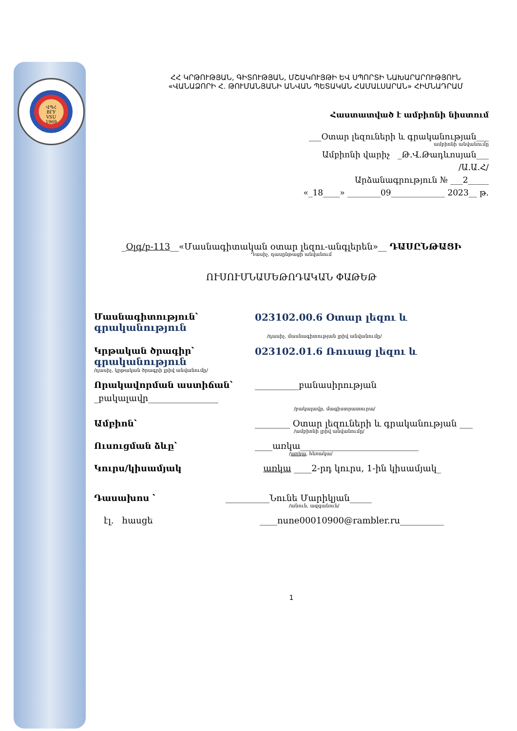ՎՊՀ
ВГУ
VSU
1969
ՀՀ ԿՐԹՈՒԹՅԱՆ, ԳԻՏՈՒԹՅԱՆ, ՄՇԱԿՈՒՅԹԻ ԵՎ ՍՊՈՐՏԻ ՆԱԽԱՐԱՐՈՒԹՅՈՒՆ
«ՎԱՆԱՁՈՐԻ Հ. ԹՈՒՄԱՆՅԱՆԻ ԱՆՎԱՆ ՊԵՏԱԿԱՆ ՀԱՄԱԼՍԱՐԱՆ» ՀԻՄՆԱԴՐԱՄ
Հաստատված է ամբիոնի նիստում
___Օտար լեզուների և գրականության___
ամբիոնի անվանումը
Ամբիոնի վարիչ _Թ.Վ.Թադևոսյան___
/Ա.Ա.Հ/
Արձանագրություն № ___2_____
«_18____» ________09_____________ 2023__ թ.
_Օլգ/բ-113__«Մասնագիտական օտար լեզու-անգլերեն»__ ԴԱՍԸՆԹԱՑԻ
Դասիչ, դասընթացի անվանում
ՈՒՍՈՒՄՆԱՄԵԹՈԴԱԿԱՆ ՓԱԹԵԹ
Մասնագիտություն՝
գրականություն
023102.00.6 Օտար լեզու և
/դասիչ, մասնագիտության լրիվ անվանումը/
Կրթական ծրագիր՝
գրականություն
023102.01.6 Ռուսաց լեզու և
/դասիչ, կրթական ծրագրի լրիվ անվանումը/
Որակավորման աստիճան՝ __________բանասիրության
_բակալավր________________
/բակալավր, մագիստրատուրա/
Ամբիոն՝ ________ Օտար լեզուների և գրականության ___
/ամբիոնի լրիվ անվանումը/
Ուսուցման ձևը՝ ____առկա___________________________
/առկա, հեռակա/
Կուրս/կիսամյակ առկա ____2-րդ կուրս, 1-ին կիսամյակ_
Դասախոս ՝ __________Նունե Մարիկյան_____
/անուն, ազգանուն/
էլ. հասցե ____nune00010900@rambler.ru__________
1